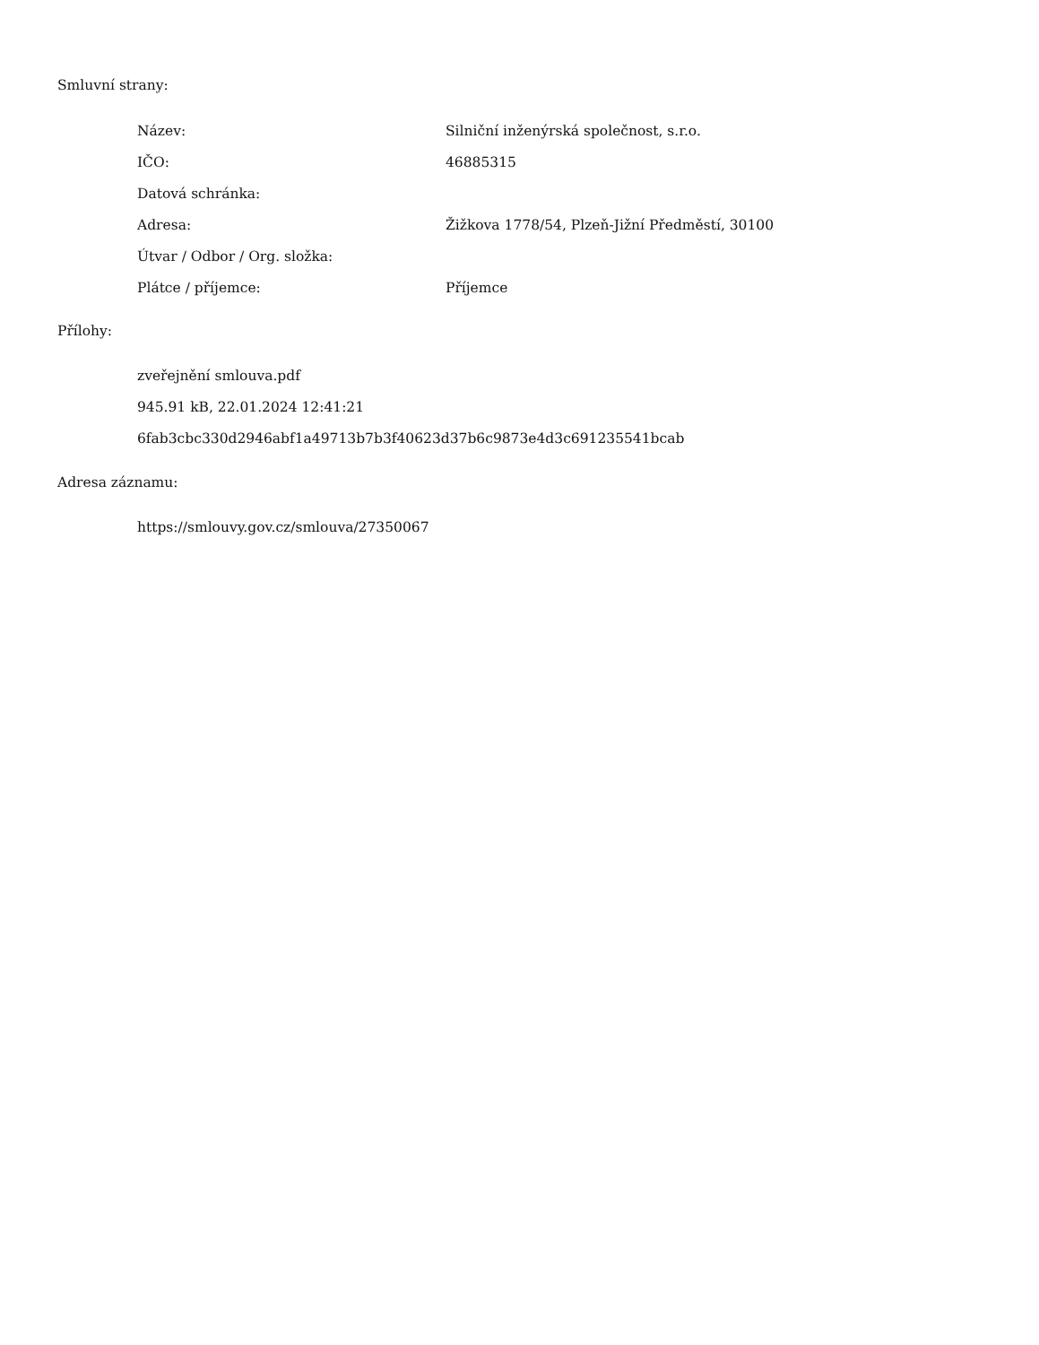Smluvní strany:
| Název: | Silniční inženýrská společnost, s.r.o. |
| IČO: | 46885315 |
| Datová schránka: | |
| Adresa: | Žižkova 1778/54, Plzeň-Jižní Předměstí, 30100 |
| Útvar / Odbor / Org. složka: | |
| Plátce / příjemce: | Příjemce |
Přílohy:
zveřejnění smlouva.pdf
945.91 kB, 22.01.2024 12:41:21
6fab3cbc330d2946abf1a49713b7b3f40623d37b6c9873e4d3c691235541bcab
Adresa záznamu:
https://smlouvy.gov.cz/smlouva/27350067